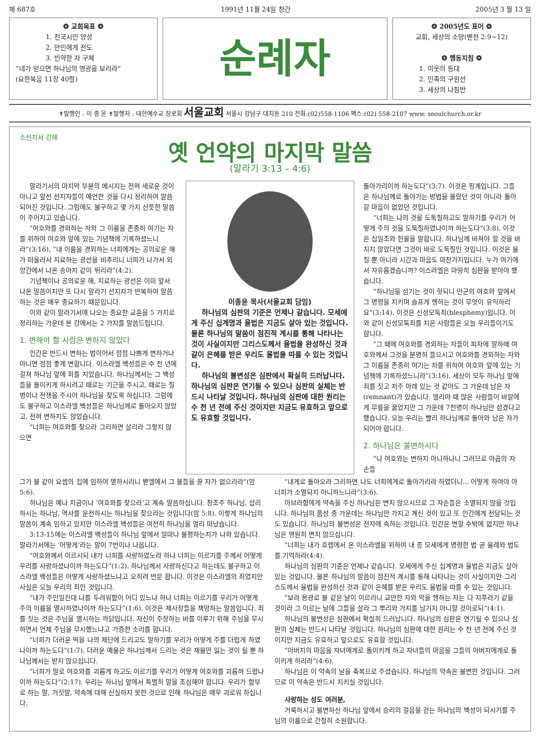제 687호 1991년 11월 24일 창간 2005년 3 월 13 일
❂ 교회목표 ❂
1. 천국시민 양성
2. 만민에게 전도
3. 빈약한 자 구제
“네가 믿으면 하나님의 영광을 보리라”
(요한복음 11장 40절)
순례자
❂ 2005년도 표어 ❂
교회, 세상의 소망(벧전 2:9~12)
❂ 행동지침 ❂
1. 이웃의 등대
2. 민족의 구원선
3. 세상의 나침반
✝발행인 : 이 종 윤 ✝발행처 : 대한예수교 장로회 서울교회 서울시 강남구 대치동 210 전화:(02)558-1106 팩스:(02) 558-2107 www. seoulchurch.or.kr
소선지서 강해
옛 언약의 마지막 말씀
(말라기 3:13 – 4:6)
말라기서의 마지막 부분의 메시지는 전혀 새로운 것이 아니고 앞선 선지자들이 예언한 것을 다시 정리하여 말씀되어진 것입니다. 그럼에도 불구하고 몇 가지 산뜻한 말씀이 주어지고 있습니다.
“여호와를 경외하는 자와 그 이름을 존중히 여기는 자를 위하여 여호와 앞에 있는 기념책에 기록하셨느니라”(3:16), “내 이름을 경외하는 너희에게는 공의로운 해가 떠올라서 치료하는 광선을 비추리니 너희가 나가서 외양간에서 나온 송아지 같이 뛰리라”(4:2).
기념책이나 공의로운 해, 치료하는 광선은 이미 앞서 나온 말씀이지만 또 다시 말라기 선지자가 반복하여 말씀하는 것은 매우 중요하기 때문입니다.
이와 같이 말라기서에 나오는 중요한 교훈을 5 가지로 정리하는 가운데 본 강에서는 2 가지를 말씀드립니다.
1. 변해야 할 사람은 변하지 않았다
인간은 반드시 변하는 법이어서 점점 나쁘게 변하거나 아니면 점점 좋게 변합니다. 이스라엘 백성들은 수 천 년에 걸쳐 하나님 앞에 죄를 지었습니다. 하나님께서는 그 백성들을 돌이키게 하시려고 때로는 기근을 주시고, 때로는 질병이나 전쟁을 주시어 하나님을 찾도록 하십니다. 그럼에도 불구하고 이스라엘 백성들은 하나님께로 돌아오지 않았고, 전혀 변하지도 않았습니다.
“너희는 여호와를 찾으라 그리하면 살리라 그렇지 않으면
이종윤 목사(서울교회 담임)
하나님의 심판의 기준은 언제나 같습니다. 모세에게 주신 십계명과 율법은 지금도 살아 있는 것입니다. 물론 하나님의 말씀이 점진적 계시를 통해 나타나는 것이 사실이지만 그리스도께서 율법을 완성하신 것과 같이 은혜를 받은 우리도 율법을 따를 수 있는 것입니다.
하나님의 불변성은 심판에서 확실히 드러납니다. 하나님의 심판은 연기될 수 있으나 심판의 실체는 반드시 나타날 것입니다. 하나님의 심판에 대한 원리는 수 천 년 전에 주신 것이지만 지금도 유효하고 앞으로도 유효할 것입니다.
돌아가리이까 하는도다”(3:7). 이것은 핑계입니다. 그들은 하나님께로 돌아가는 방법을 몰랐던 것이 아니라 돌아갈 마음이 없었던 것입니다.
“너희는 나의 것을 도둑질하고도 말하기를 우리가 어떻게 주의 것을 도둑질하였나이까 하는도다”(3:8). 이것은 십일조와 헌물을 말합니다. 하나님께 바쳐야 할 것을 바치지 않았다면 그것이 바로 도둑질인 것입니다. 이것은 물질 뿐 아니라 시간과 마음도 마찬가지입니다. 누가 여기에서 자유롭겠습니까? 이스라엘은 마땅히 심판을 받아야 했습니다.
“하나님을 섬기는 것이 헛되니 만군의 여호와 앞에서 그 명령을 지키며 슬프게 행하는 것이 무엇이 유익하리요”(3:14). 이것은 신성모독죄(blesphemy)입니다. 이와 같이 신성모독죄를 지은 사람들은 오늘 우리들이기도 합니다.
“그 때에 여호와를 경외하는 자들이 피차에 말하매 여호와께서 그것을 분명히 들으시고 여호와를 경외하는 자와 그 이름을 존중히 여기는 자를 위하여 여호와 앞에 있는 기념책에 기록하셨느니라”(3:16). 세상이 모두 하나님 앞에 죄를 짓고 저주 아래 있는 것 같아도 그 가운데 남은 자(remnant)가 있습니다. 엘리야 때 많은 사람들이 바알에게 무릎을 꿇었지만 그 가운데 7천명이 하나님만 섬겼다고 했습니다. 오늘 우리는 빨리 하나님께로 돌아와 남은 자가 되어야 합니다.
2. 하나님은 불변하시다
“나 여호와는 변하지 아니하나니 그러므로 야곱의 자손들
그가 불 같이 요셉의 집에 임하여 멸하시리니 벧엘에서 그 불들을 끌 자가 없으리라”(암 5:6).
하나님은 예나 지금이나 ‘여호와를 찾으라’고 계속 말씀하십니다. 창조주 하나님, 섭리하시는 하나님, 역사를 운전하시는 하나님을 찾으라는 것입니다(암 5:8). 이렇게 하나님의 말씀이 계속 임하고 있지만 이스라엘 백성들은 여전히 하나님을 멀리 떠났습니다.
3:13-15에는 이스라엘 백성들이 하나님 앞에서 얼마나 불평하는지가 나와 있습니다. 말라기서에는 ‘어떻게’라는 말이 7번이나 나옵니다.
“여호와께서 이르시되 내가 너희를 사랑하였노라 하나 너희는 이르기를 주께서 어떻게 우리를 사랑하셨나이까 하는도다”(1:2). 하나님께서 사랑하신다고 하는데도 불구하고 이스라엘 백성들은 어떻게 사랑하셨느냐고 오히려 반문 합니다. 이것은 이스라엘의 죄였지만 사실은 오늘 우리의 죄인 것입니다.
“내가 주인일진대 나를 두려워함이 어디 있느냐 하나 너희는 이르기를 우리가 어떻게 주의 이름을 멸시하였나이까 하는도다”(1:6). 이것은 제사장들을 책망하는 말씀입니다. 죄를 짓는 것은 주님을 멸시하는 까닭입니다. 자신이 주장하는 바를 이루기 위해 주님을 무시하면서 언제 주님을 무시했느냐고 가증한 소리를 합니다.
“너희가 더러운 떡을 나의 제단에 드리고도 말하기를 우리가 어떻게 주를 더럽게 하였나이까 하는도다”(1:7). 더러운 예물은 하나님께서 드리는 것은 재물만 잃는 것이 될 뿐 하나님께서는 받지 않으십니다.
“너희가 말로 여호와를 괴롭게 하고도 이르기를 우리가 어떻게 여호와를 괴롭혀 드렸나이까 하는도다”(2:17). 우리는 하나님 앞에서 특별히 말을 조심해야 합니다. 우리가 함부로 하는 말, 거짓말, 약속에 대해 신실하지 못한 것으로 인해 하나님은 매우 괴로워 하십니다.
“내게로 돌아오라 그리하면 나도 너희에게로 돌아가리라 하였더니... 어떻게 하여야 아 너희가 소멸되지 아니하느니라”(3:6).
아브라함에게 약속을 주신 하나님은 변치 않으시므로 그 자손들은 소멸되지 않을 것입니다. 하나님의 품성 중 가운데는 하나님만 가지고 계신 것이 있고 또 인간에게 전달되는 것도 있습니다. 하나님의 불변성은 전자에 속하는 것입니다. 인간은 변할 수밖에 없지만 하나님은 영원히 변치 않으십니다.
“너희는 내가 호렙에서 온 이스라엘을 위하여 내 종 모세에게 명령한 법 곧 율례와 법도를 기억하라(4:4).
하나님의 심판의 기준은 언제나 같습니다. 모세에게 주신 십계명과 율법은 지금도 살아있는 것입니다. 물론 하나님의 말씀이 점진적 계시를 통해 나타나는 것이 사실이지만 그리스도께서 율법을 완성하신 것과 같이 은혜를 받은 우리도 율법을 따를 수 있는 것입니다.
“보라 용광로 불 같은 날이 이르리니 교만한 자와 악을 행하는 자는 다 지푸라기 같을 것이라 그 이르는 날에 그들을 살라 그 뿌리와 가지를 남기지 아니할 것이로되”(4:1).
하나님의 불변성은 심판에서 확실히 드러납니다. 하나님의 심판은 연기될 수 있으나 심판의 실체는 반드시 나타날 것입니다. 하나님의 심판에 대한 원리는 수 천 년 전에 주신 것이지만 지금도 유효하고 앞으로도 유효할 것입니다.
“아버지의 마음을 자녀에게로 돌이키게 하고 자녀들의 마음을 그들의 아버지에게로 돌이키게 하리라”(4:6).
하나님은 이 약속의 날을 축복으로 주셨습니다. 하나님의 약속은 불변한 것입니다. 그러므로 이 약속은 반드시 지키실 것입니다.
사랑하는 성도 여러분,
거룩하시고 불변하신 하나님 앞에서 승리의 걸음을 걷는 하나님의 백성이 되시기를 주님의 이름으로 간절히 소원합니다.